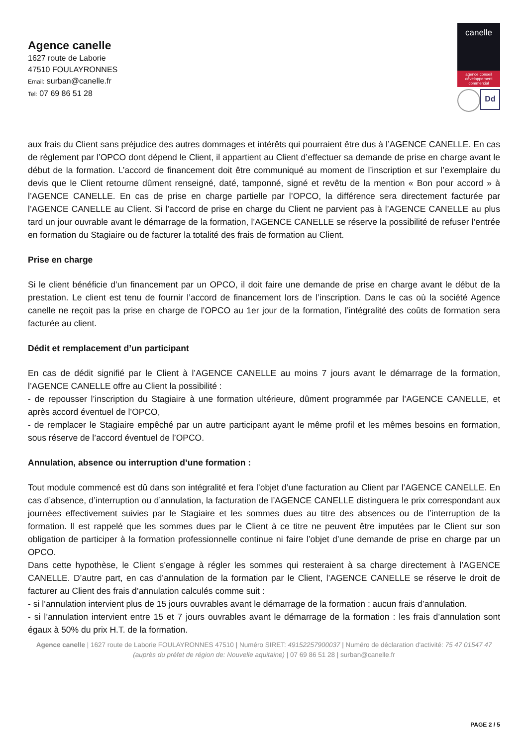Agence canelle
1627 route de Laborie
47510 FOULAYRONNES
Email: surban@canelle.fr
Tel: 07 69 86 51 28
canelle
agence conseil développement commercial
Dd
aux frais du Client sans préjudice des autres dommages et intérêts qui pourraient être dus à l’AGENCE CANELLE. En cas de règlement par l’OPCO dont dépend le Client, il appartient au Client d’effectuer sa demande de prise en charge avant le début de la formation. L’accord de financement doit être communiqué au moment de l’inscription et sur l’exemplaire du devis que le Client retourne dûment renseigné, daté, tamponné, signé et revêtu de la mention « Bon pour accord » à l’AGENCE CANELLE. En cas de prise en charge partielle par l’OPCO, la différence sera directement facturée par l’AGENCE CANELLE au Client. Si l’accord de prise en charge du Client ne parvient pas à l’AGENCE CANELLE au plus tard un jour ouvrable avant le démarrage de la formation, l’AGENCE CANELLE se réserve la possibilité de refuser l’entrée en formation du Stagiaire ou de facturer la totalité des frais de formation au Client.
Prise en charge
Si le client bénéficie d’un financement par un OPCO, il doit faire une demande de prise en charge avant le début de la prestation. Le client est tenu de fournir l’accord de financement lors de l’inscription. Dans le cas où la société Agence canelle ne reçoit pas la prise en charge de l’OPCO au 1er jour de la formation, l’intégralité des coûts de formation sera facturée au client.
Dédit et remplacement d’un participant
En cas de dédit signifié par le Client à l’AGENCE CANELLE au moins 7 jours avant le démarrage de la formation, l’AGENCE CANELLE offre au Client la possibilité :
- de repousser l’inscription du Stagiaire à une formation ultérieure, dûment programmée par l’AGENCE CANELLE, et après accord éventuel de l’OPCO,
- de remplacer le Stagiaire empêché par un autre participant ayant le même profil et les mêmes besoins en formation, sous réserve de l’accord éventuel de l’OPCO.
Annulation, absence ou interruption d’une formation :
Tout module commencé est dû dans son intégralité et fera l’objet d’une facturation au Client par l’AGENCE CANELLE. En cas d’absence, d’interruption ou d’annulation, la facturation de l’AGENCE CANELLE distinguera le prix correspondant aux journées effectivement suivies par le Stagiaire et les sommes dues au titre des absences ou de l’interruption de la formation. Il est rappelé que les sommes dues par le Client à ce titre ne peuvent être imputées par le Client sur son obligation de participer à la formation professionnelle continue ni faire l’objet d’une demande de prise en charge par un OPCO.
Dans cette hypothèse, le Client s’engage à régler les sommes qui resteraient à sa charge directement à l’AGENCE CANELLE. D’autre part, en cas d’annulation de la formation par le Client, l’AGENCE CANELLE se réserve le droit de facturer au Client des frais d’annulation calculés comme suit :
- si l’annulation intervient plus de 15 jours ouvrables avant le démarrage de la formation : aucun frais d’annulation.
- si l’annulation intervient entre 15 et 7 jours ouvrables avant le démarrage de la formation : les frais d’annulation sont égaux à 50% du prix H.T. de la formation.
Agence canelle | 1627 route de Laborie FOULAYRONNES 47510 | Numéro SIRET: 49152257900037 | Numéro de déclaration d'activité: 75 47 01547 47 (auprès du préfet de région de: Nouvelle aquitaine) | 07 69 86 51 28 | surban@canelle.fr
PAGE 2 / 5